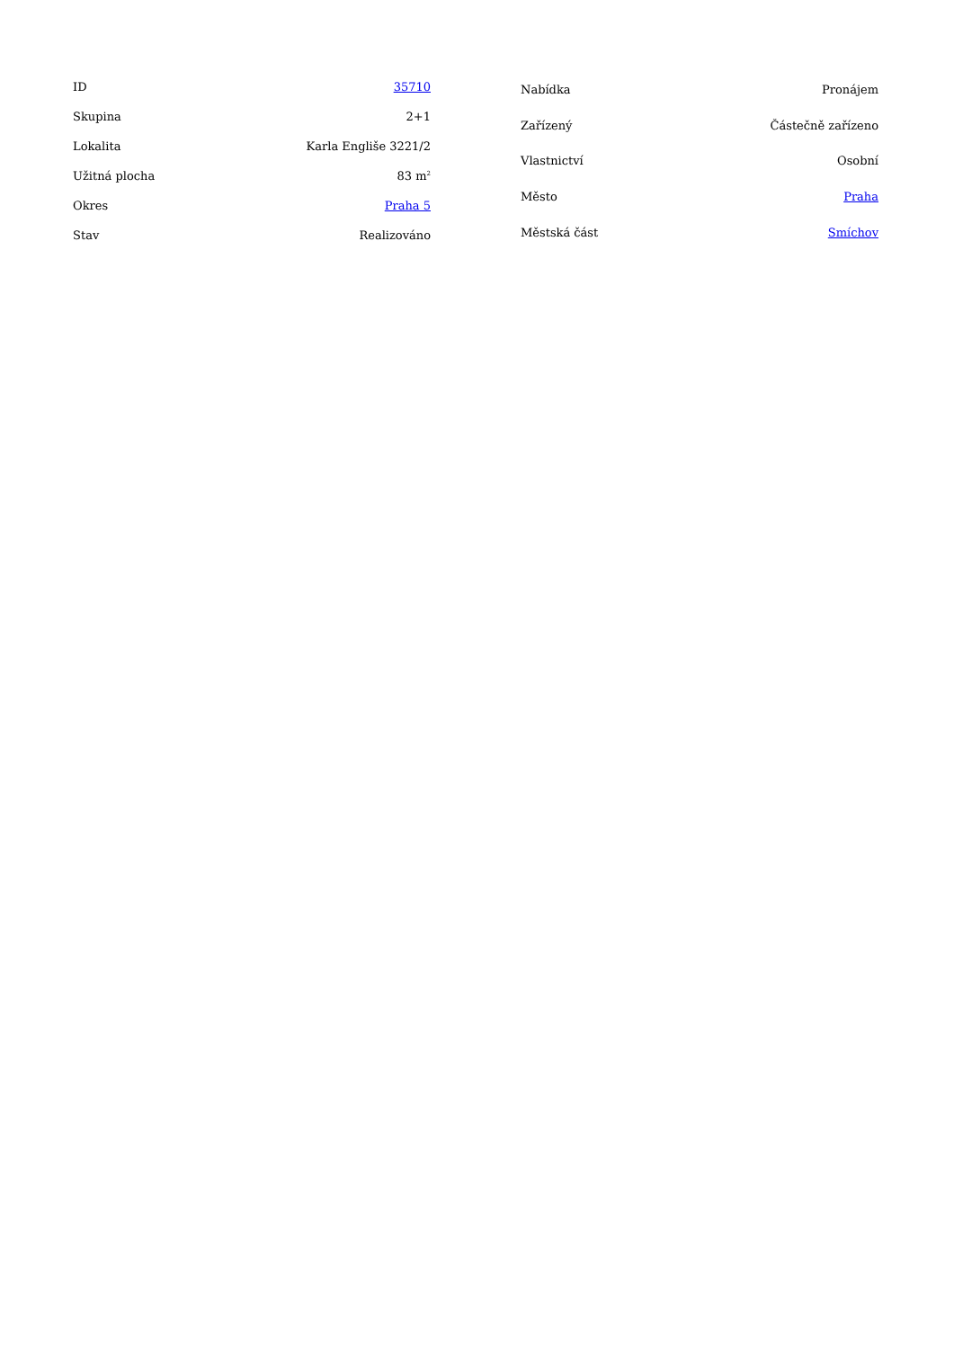| ID | 35710 |
| Skupina | 2+1 |
| Lokalita | Karla Engliše 3221/2 |
| Užitná plocha | 83 m<sup>2</sup> |
| Okres | Praha 5 |
| Stav | Realizováno |
| Nabídka | Pronájem |
| Zařízený | Částečně zařízeno |
| Vlastnictví | Osobní |
| Město | Praha |
| Městská část | Smíchov |